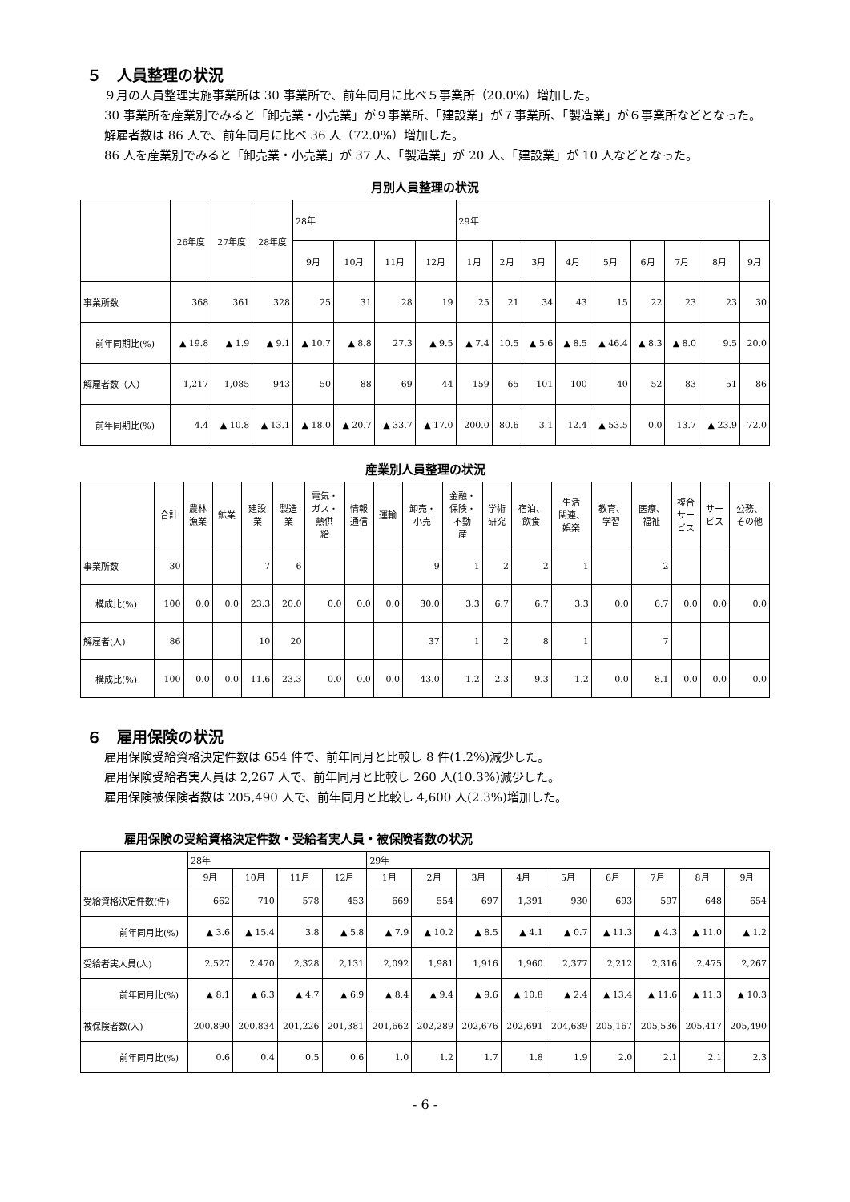５　人員整理の状況
　　９月の人員整理実施事業所は 30 事業所で、前年同月に比べ５事業所（20.0%）増加した。
　　30 事業所を産業別でみると「卸売業・小売業」が９事業所、「建設業」が７事業所、「製造業」が６事業所などとなった。
　　解雇者数は 86 人で、前年同月に比べ 36 人（72.0%）増加した。
　　86 人を産業別でみると「卸売業・小売業」が 37 人、「製造業」が 20 人、「建設業」が 10 人などとなった。
月別人員整理の状況
| | 26年度 | 27年度 | 28年度 | 28年 | | | | 29年 | | | | | | | | |
| --- | --- | --- | --- | --- | --- | --- | --- | --- | --- | --- | --- | --- | --- | --- | --- | --- |
| | | | | 9月 | 10月 | 11月 | 12月 | 1月 | 2月 | 3月 | 4月 | 5月 | 6月 | 7月 | 8月 | 9月 |
| 事業所数 | 368 | 361 | 328 | 25 | 31 | 28 | 19 | 25 | 21 | 34 | 43 | 15 | 22 | 23 | 23 | 30 |
| 前年同期比(%) | ▲ 19.8 | ▲ 1.9 | ▲ 9.1 | ▲ 10.7 | ▲ 8.8 | 27.3 | ▲ 9.5 | ▲ 7.4 | 10.5 | ▲ 5.6 | ▲ 8.5 | ▲ 46.4 | ▲ 8.3 | ▲ 8.0 | 9.5 | 20.0 |
| 解雇者数（人） | 1,217 | 1,085 | 943 | 50 | 88 | 69 | 44 | 159 | 65 | 101 | 100 | 40 | 52 | 83 | 51 | 86 |
| 前年同期比(%) | 4.4 | ▲ 10.8 | ▲ 13.1 | ▲ 18.0 | ▲ 20.7 | ▲ 33.7 | ▲ 17.0 | 200.0 | 80.6 | 3.1 | 12.4 | ▲ 53.5 | 0.0 | 13.7 | ▲ 23.9 | 72.0 |
産業別人員整理の状況
| | 合計 | 農林 漁業 | 鉱業 | 建設 業 | 製造 業 | 電気・ ガス・ 熱供 給 | 情報 通信 | 運輸 | 卸売・ 小売 | 金融・ 保険・ 不動 産 | 学術 研究 | 宿泊、 飲食 | 生活 関連、 娯楽 | 教育、 学習 | 医療、 福祉 | 複合 サー ビス | サー ビス | 公務、 その他 |
| --- | --- | --- | --- | --- | --- | --- | --- | --- | --- | --- | --- | --- | --- | --- | --- | --- | --- | --- |
| 事業所数 | 30 | | | 7 | 6 | | | | 9 | 1 | 2 | 2 | 1 | | 2 | | | |
| 構成比(%) | 100 | 0.0 | 0.0 | 23.3 | 20.0 | 0.0 | 0.0 | 0.0 | 30.0 | 3.3 | 6.7 | 6.7 | 3.3 | 0.0 | 6.7 | 0.0 | 0.0 | 0.0 |
| 解雇者(人) | 86 | | | 10 | 20 | | | | 37 | 1 | 2 | 8 | 1 | | 7 | | | |
| 構成比(%) | 100 | 0.0 | 0.0 | 11.6 | 23.3 | 0.0 | 0.0 | 0.0 | 43.0 | 1.2 | 2.3 | 9.3 | 1.2 | 0.0 | 8.1 | 0.0 | 0.0 | 0.0 |
６　雇用保険の状況
　　雇用保険受給資格決定件数は 654 件で、前年同月と比較し 8 件(1.2%)減少した。
　　雇用保険受給者実人員は 2,267 人で、前年同月と比較し 260 人(10.3%)減少した。
　　雇用保険被保険者数は 205,490 人で、前年同月と比較し 4,600 人(2.3%)増加した。
雇用保険の受給資格決定件数・受給者実人員・被保険者数の状況
| | 28年 | | | | 29年 | | | | | | | | |
| --- | --- | --- | --- | --- | --- | --- | --- | --- | --- | --- | --- | --- | --- |
| | 9月 | 10月 | 11月 | 12月 | 1月 | 2月 | 3月 | 4月 | 5月 | 6月 | 7月 | 8月 | 9月 |
| 受給資格決定件数(件) | 662 | 710 | 578 | 453 | 669 | 554 | 697 | 1,391 | 930 | 693 | 597 | 648 | 654 |
| 前年同月比(%) | ▲ 3.6 | ▲ 15.4 | 3.8 | ▲ 5.8 | ▲ 7.9 | ▲ 10.2 | ▲ 8.5 | ▲ 4.1 | ▲ 0.7 | ▲ 11.3 | ▲ 4.3 | ▲ 11.0 | ▲ 1.2 |
| 受給者実人員(人) | 2,527 | 2,470 | 2,328 | 2,131 | 2,092 | 1,981 | 1,916 | 1,960 | 2,377 | 2,212 | 2,316 | 2,475 | 2,267 |
| 前年同月比(%) | ▲ 8.1 | ▲ 6.3 | ▲ 4.7 | ▲ 6.9 | ▲ 8.4 | ▲ 9.4 | ▲ 9.6 | ▲ 10.8 | ▲ 2.4 | ▲ 13.4 | ▲ 11.6 | ▲ 11.3 | ▲ 10.3 |
| 被保険者数(人) | 200,890 | 200,834 | 201,226 | 201,381 | 201,662 | 202,289 | 202,676 | 202,691 | 204,639 | 205,167 | 205,536 | 205,417 | 205,490 |
| 前年同月比(%) | 0.6 | 0.4 | 0.5 | 0.6 | 1.0 | 1.2 | 1.7 | 1.8 | 1.9 | 2.0 | 2.1 | 2.1 | 2.3 |
- 6 -